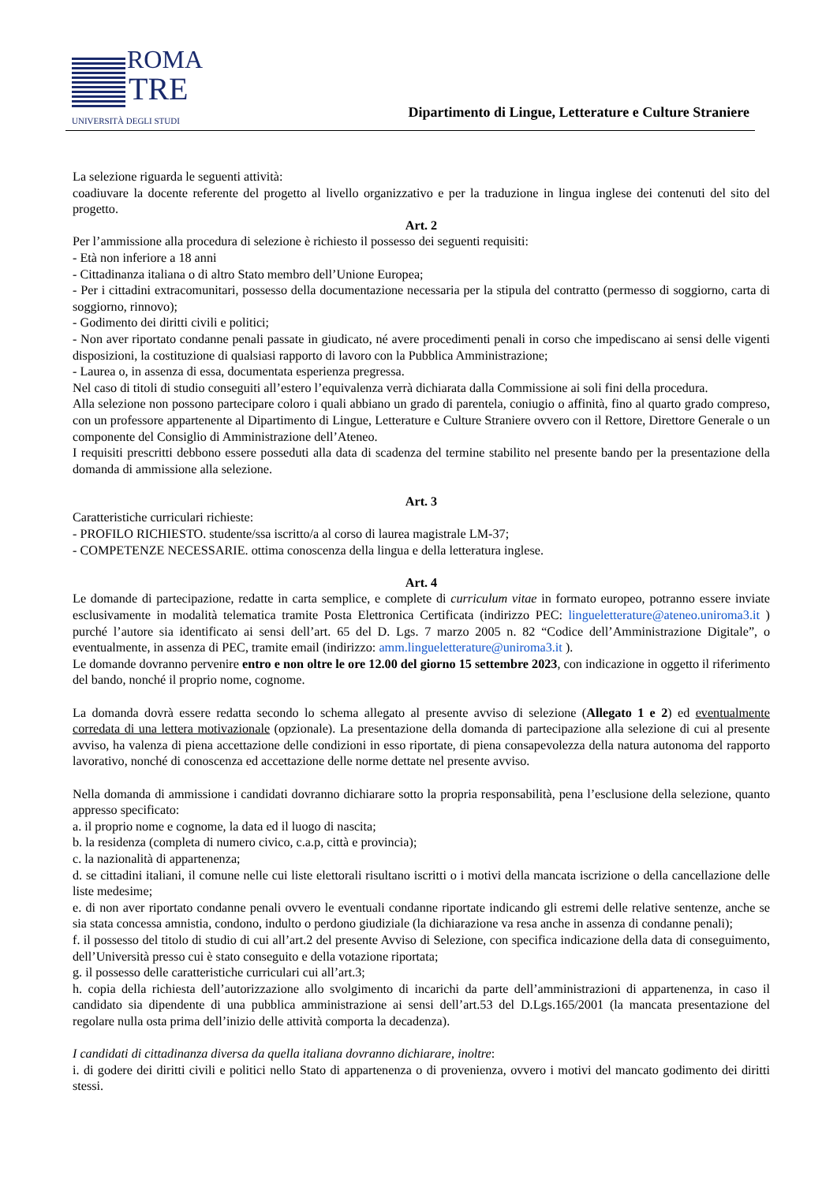ROMA
TRE
UNIVERSITÀ DEGLI STUDI
Dipartimento di Lingue, Letterature e Culture Straniere
La selezione riguarda le seguenti attività:
coadiuvare la docente referente del progetto al livello organizzativo e per la traduzione in lingua inglese dei contenuti del sito del progetto.
Art. 2
Per l’ammissione alla procedura di selezione è richiesto il possesso dei seguenti requisiti:
- Età non inferiore a 18 anni
- Cittadinanza italiana o di altro Stato membro dell’Unione Europea;
- Per i cittadini extracomunitari, possesso della documentazione necessaria per la stipula del contratto (permesso di soggiorno, carta di soggiorno, rinnovo);
- Godimento dei diritti civili e politici;
- Non aver riportato condanne penali passate in giudicato, né avere procedimenti penali in corso che impediscano ai sensi delle vigenti disposizioni, la costituzione di qualsiasi rapporto di lavoro con la Pubblica Amministrazione;
- Laurea o, in assenza di essa, documentata esperienza pregressa.
Nel caso di titoli di studio conseguiti all’estero l’equivalenza verrà dichiarata dalla Commissione ai soli fini della procedura.
Alla selezione non possono partecipare coloro i quali abbiano un grado di parentela, coniugio o affinità, fino al quarto grado compreso, con un professore appartenente al Dipartimento di Lingue, Letterature e Culture Straniere ovvero con il Rettore, Direttore Generale o un componente del Consiglio di Amministrazione dell’Ateneo.
I requisiti prescritti debbono essere posseduti alla data di scadenza del termine stabilito nel presente bando per la presentazione della domanda di ammissione alla selezione.
Art. 3
Caratteristiche curriculari richieste:
- PROFILO RICHIESTO. studente/ssa iscritto/a al corso di laurea magistrale LM-37;
- COMPETENZE NECESSARIE. ottima conoscenza della lingua e della letteratura inglese.
Art. 4
Le domande di partecipazione, redatte in carta semplice, e complete di curriculum vitae in formato europeo, potranno essere inviate esclusivamente in modalità telematica tramite Posta Elettronica Certificata (indirizzo PEC: lingueletterature@ateneo.uniroma3.it ) purché l’autore sia identificato ai sensi dell’art. 65 del D. Lgs. 7 marzo 2005 n. 82 “Codice dell’Amministrazione Digitale”, o eventualmente, in assenza di PEC, tramite email (indirizzo: amm.lingueletterature@uniroma3.it ).
Le domande dovranno pervenire entro e non oltre le ore 12.00 del giorno 15 settembre 2023, con indicazione in oggetto il riferimento del bando, nonché il proprio nome, cognome.
La domanda dovrà essere redatta secondo lo schema allegato al presente avviso di selezione (Allegato 1 e 2) ed eventualmente corredata di una lettera motivazionale (opzionale). La presentazione della domanda di partecipazione alla selezione di cui al presente avviso, ha valenza di piena accettazione delle condizioni in esso riportate, di piena consapevolezza della natura autonoma del rapporto lavorativo, nonché di conoscenza ed accettazione delle norme dettate nel presente avviso.
Nella domanda di ammissione i candidati dovranno dichiarare sotto la propria responsabilità, pena l’esclusione della selezione, quanto appresso specificato:
a. il proprio nome e cognome, la data ed il luogo di nascita;
b. la residenza (completa di numero civico, c.a.p, città e provincia);
c. la nazionalità di appartenenza;
d. se cittadini italiani, il comune nelle cui liste elettorali risultano iscritti o i motivi della mancata iscrizione o della cancellazione delle liste medesime;
e. di non aver riportato condanne penali ovvero le eventuali condanne riportate indicando gli estremi delle relative sentenze, anche se sia stata concessa amnistia, condono, indulto o perdono giudiziale (la dichiarazione va resa anche in assenza di condanne penali);
f. il possesso del titolo di studio di cui all’art.2 del presente Avviso di Selezione, con specifica indicazione della data di conseguimento, dell’Università presso cui è stato conseguito e della votazione riportata;
g. il possesso delle caratteristiche curriculari cui all’art.3;
h. copia della richiesta dell’autorizzazione allo svolgimento di incarichi da parte dell’amministrazioni di appartenenza, in caso il candidato sia dipendente di una pubblica amministrazione ai sensi dell’art.53 del D.Lgs.165/2001 (la mancata presentazione del regolare nulla osta prima dell’inizio delle attività comporta la decadenza).
I candidati di cittadinanza diversa da quella italiana dovranno dichiarare, inoltre:
i. di godere dei diritti civili e politici nello Stato di appartenenza o di provenienza, ovvero i motivi del mancato godimento dei diritti stessi.